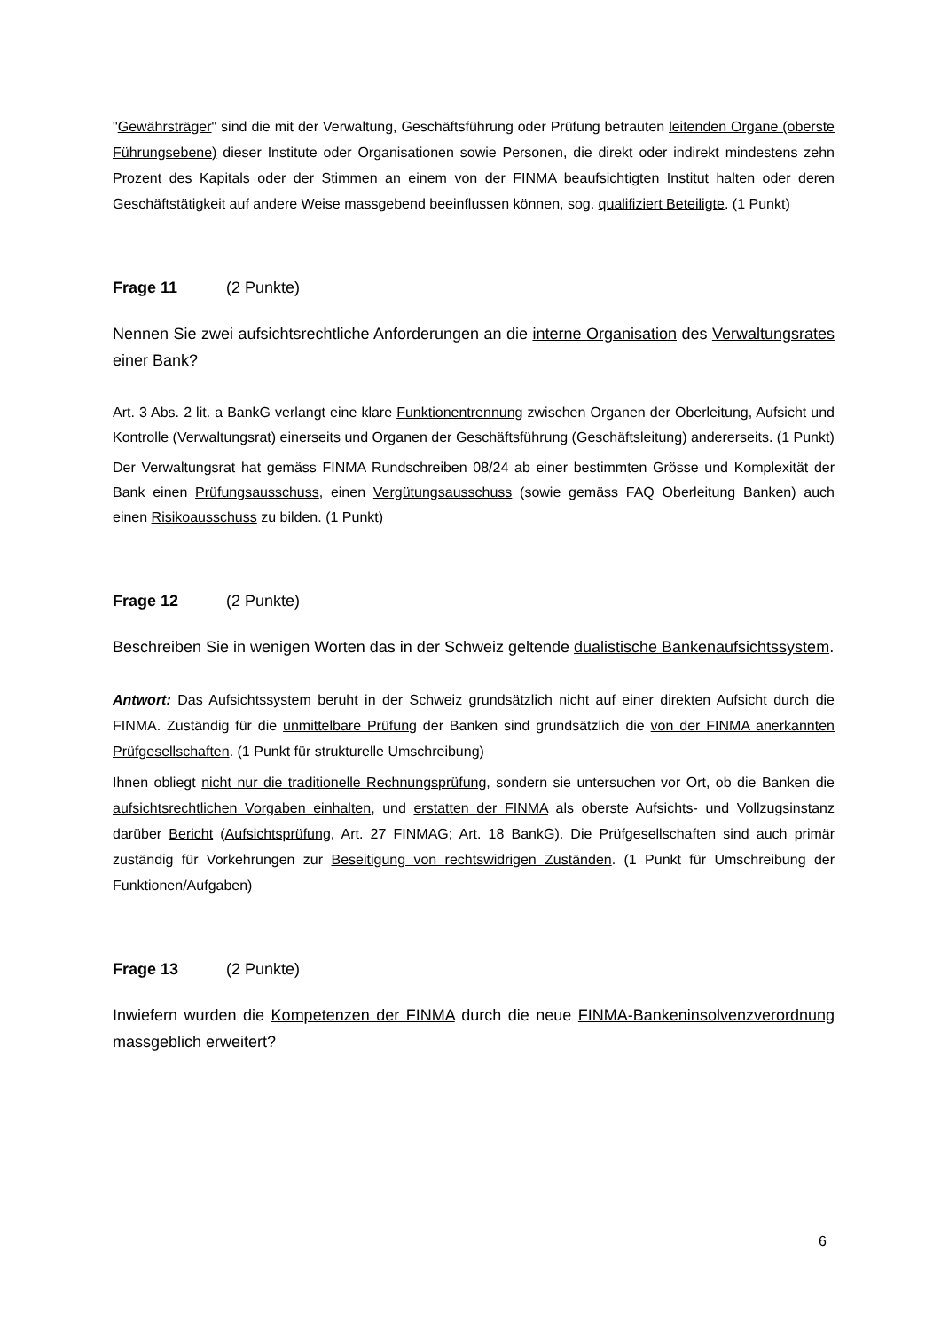"Gewährsträger" sind die mit der Verwaltung, Geschäftsführung oder Prüfung betrauten leitenden Organe (oberste Führungsebene) dieser Institute oder Organisationen sowie Personen, die direkt oder indirekt mindestens zehn Prozent des Kapitals oder der Stimmen an einem von der FINMA beaufsichtigten Institut halten oder deren Geschäftstätigkeit auf andere Weise massgebend beeinflussen können, sog. qualifiziert Beteiligte. (1 Punkt)
Frage 11 (2 Punkte)
Nennen Sie zwei aufsichtsrechtliche Anforderungen an die interne Organisation des Verwaltungsrates einer Bank?
Art. 3 Abs. 2 lit. a BankG verlangt eine klare Funktionentrennung zwischen Organen der Oberleitung, Aufsicht und Kontrolle (Verwaltungsrat) einerseits und Organen der Geschäftsführung (Geschäftsleitung) andererseits. (1 Punkt)
Der Verwaltungsrat hat gemäss FINMA Rundschreiben 08/24 ab einer bestimmten Grösse und Komplexität der Bank einen Prüfungsausschuss, einen Vergütungsausschuss (sowie gemäss FAQ Oberleitung Banken) auch einen Risikoausschuss zu bilden. (1 Punkt)
Frage 12 (2 Punkte)
Beschreiben Sie in wenigen Worten das in der Schweiz geltende dualistische Bankenaufsichtssystem.
Antwort: Das Aufsichtssystem beruht in der Schweiz grundsätzlich nicht auf einer direkten Aufsicht durch die FINMA. Zuständig für die unmittelbare Prüfung der Banken sind grundsätzlich die von der FINMA anerkannten Prüfgesellschaften. (1 Punkt für strukturelle Umschreibung)
Ihnen obliegt nicht nur die traditionelle Rechnungsprüfung, sondern sie untersuchen vor Ort, ob die Banken die aufsichtsrechtlichen Vorgaben einhalten, und erstatten der FINMA als oberste Aufsichts- und Vollzugsinstanz darüber Bericht (Aufsichtsprüfung, Art. 27 FINMAG; Art. 18 BankG). Die Prüfgesellschaften sind auch primär zuständig für Vorkehrungen zur Beseitigung von rechtswidrigen Zuständen. (1 Punkt für Umschreibung der Funktionen/Aufgaben)
Frage 13 (2 Punkte)
Inwiefern wurden die Kompetenzen der FINMA durch die neue FINMA-Bankeninsolvenzverordnung massgeblich erweitert?
6